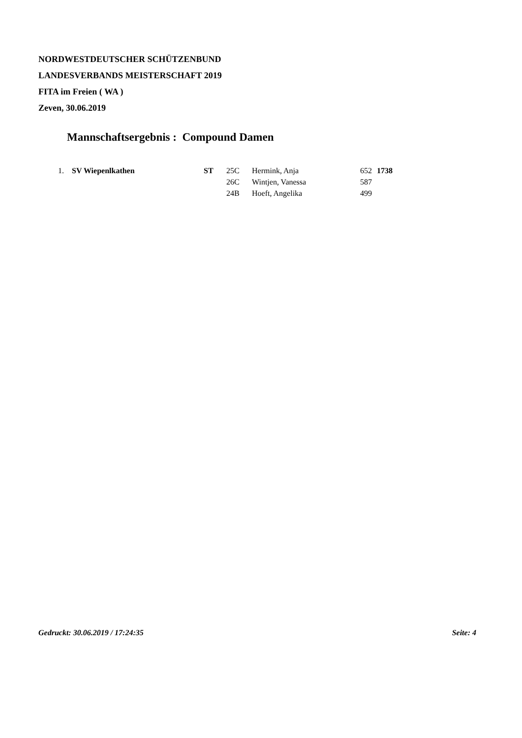NORDWESTDEUTSCHER SCHÜTZENBUND
LANDESVERBANDS MEISTERSCHAFT 2019
FITA im Freien ( WA )
Zeven, 30.06.2019
Mannschaftsergebnis : Compound Damen
| 1. | SV Wiepenlkathen | ST | 25C | Hermink, Anja | 652 | 1738 |
| | | | 26C | Wintjen, Vanessa | 587 | |
| | | | 24B | Hoeft, Angelika | 499 | |
Gedruckt: 30.06.2019 / 17:24:35 Seite: 4